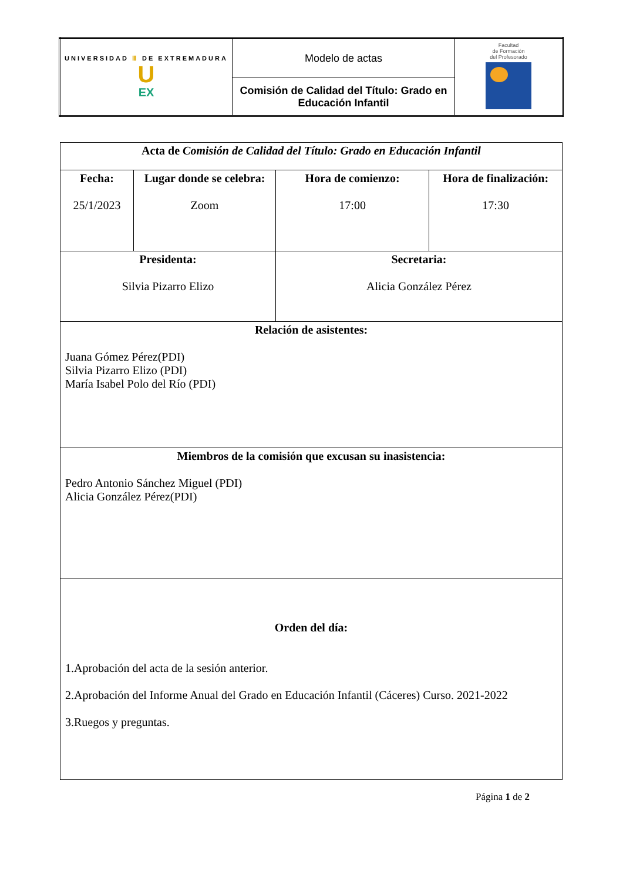| UNIVERSIDAD Ⅲ DE EXTREMADURA U EX | Modelo de actas | Facultad de Formación del Profesorado |
| | Comisión de Calidad del Título: Grado en Educación Infantil | |
| Acta de Comisión de Calidad del Título: Grado en Educación Infantil | | | |
| Fecha: 25/1/2023 | Lugar donde se celebra: Zoom | Hora de comienzo: 17:00 | Hora de finalización: 17:30 |
| Presidenta: Silvia Pizarro Elizo | | Secretaria: Alicia González Pérez | |
| Relación de asistentes: Juana Gómez Pérez(PDI) Silvia Pizarro Elizo (PDI) María Isabel Polo del Río (PDI) | | | |
| Miembros de la comisión que excusan su inasistencia: Pedro Antonio Sánchez Miguel (PDI) Alicia González Pérez(PDI) | | | |
| Orden del día: 1.Aprobación del acta de la sesión anterior. 2.Aprobación del Informe Anual del Grado en Educación Infantil (Cáceres) Curso. 2021-2022 3.Ruegos y preguntas. | | | |
Página 1 de 2